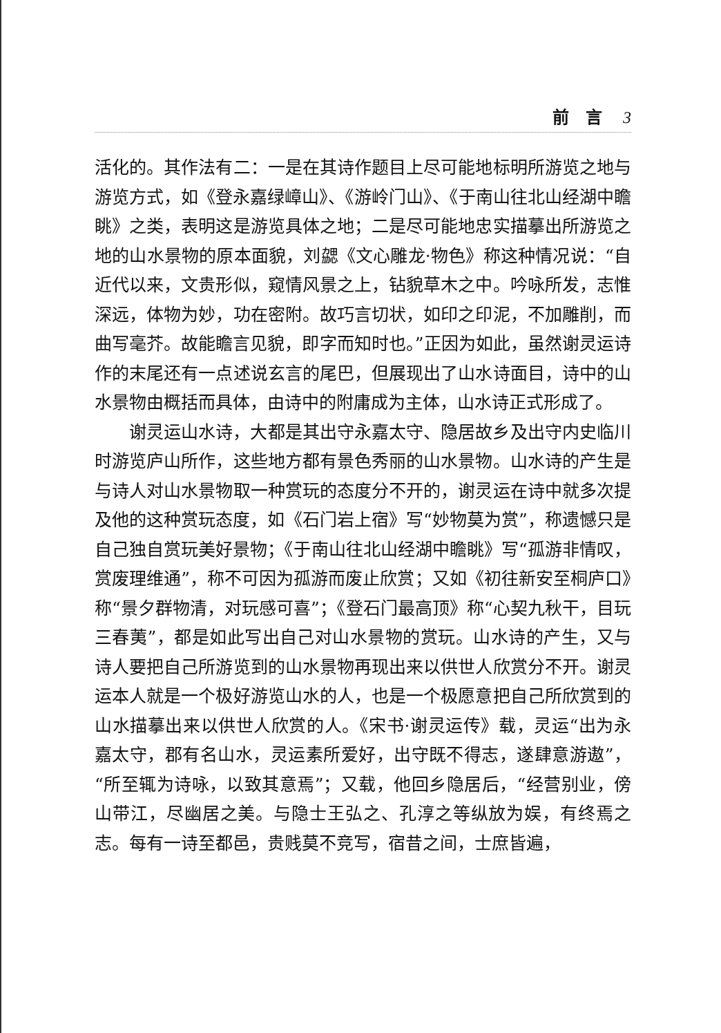前　言 3
活化的。其作法有二：一是在其诗作题目上尽可能地标明所游览之地与游览方式，如《登永嘉绿嶂山》、《游岭门山》、《于南山往北山经湖中瞻眺》之类，表明这是游览具体之地；二是尽可能地忠实描摹出所游览之地的山水景物的原本面貌，刘勰《文心雕龙·物色》称这种情况说：“自近代以来，文贵形似，窥情风景之上，钻貌草木之中。吟咏所发，志惟深远，体物为妙，功在密附。故巧言切状，如印之印泥，不加雕削，而曲写毫芥。故能瞻言见貌，即字而知时也。”正因为如此，虽然谢灵运诗作的末尾还有一点述说玄言的尾巴，但展现出了山水诗面目，诗中的山水景物由概括而具体，由诗中的附庸成为主体，山水诗正式形成了。
谢灵运山水诗，大都是其出守永嘉太守、隐居故乡及出守内史临川时游览庐山所作，这些地方都有景色秀丽的山水景物。山水诗的产生是与诗人对山水景物取一种赏玩的态度分不开的，谢灵运在诗中就多次提及他的这种赏玩态度，如《石门岩上宿》写“妙物莫为赏”，称遗憾只是自己独自赏玩美好景物；《于南山往北山经湖中瞻眺》写“孤游非情叹，赏废理维通”，称不可因为孤游而废止欣赏；又如《初往新安至桐庐口》称“景夕群物清，对玩感可喜”；《登石门最高顶》称“心契九秋干，目玩三春荑”，都是如此写出自己对山水景物的赏玩。山水诗的产生，又与诗人要把自己所游览到的山水景物再现出来以供世人欣赏分不开。谢灵运本人就是一个极好游览山水的人，也是一个极愿意把自己所欣赏到的山水描摹出来以供世人欣赏的人。《宋书·谢灵运传》载，灵运“出为永嘉太守，郡有名山水，灵运素所爱好，出守既不得志，遂肆意游遨”，“所至辄为诗咏，以致其意焉”；又载，他回乡隐居后，“经营别业，傍山带江，尽幽居之美。与隐士王弘之、孔淳之等纵放为娱，有终焉之志。每有一诗至都邑，贵贱莫不竞写，宿昔之间，士庶皆遍，